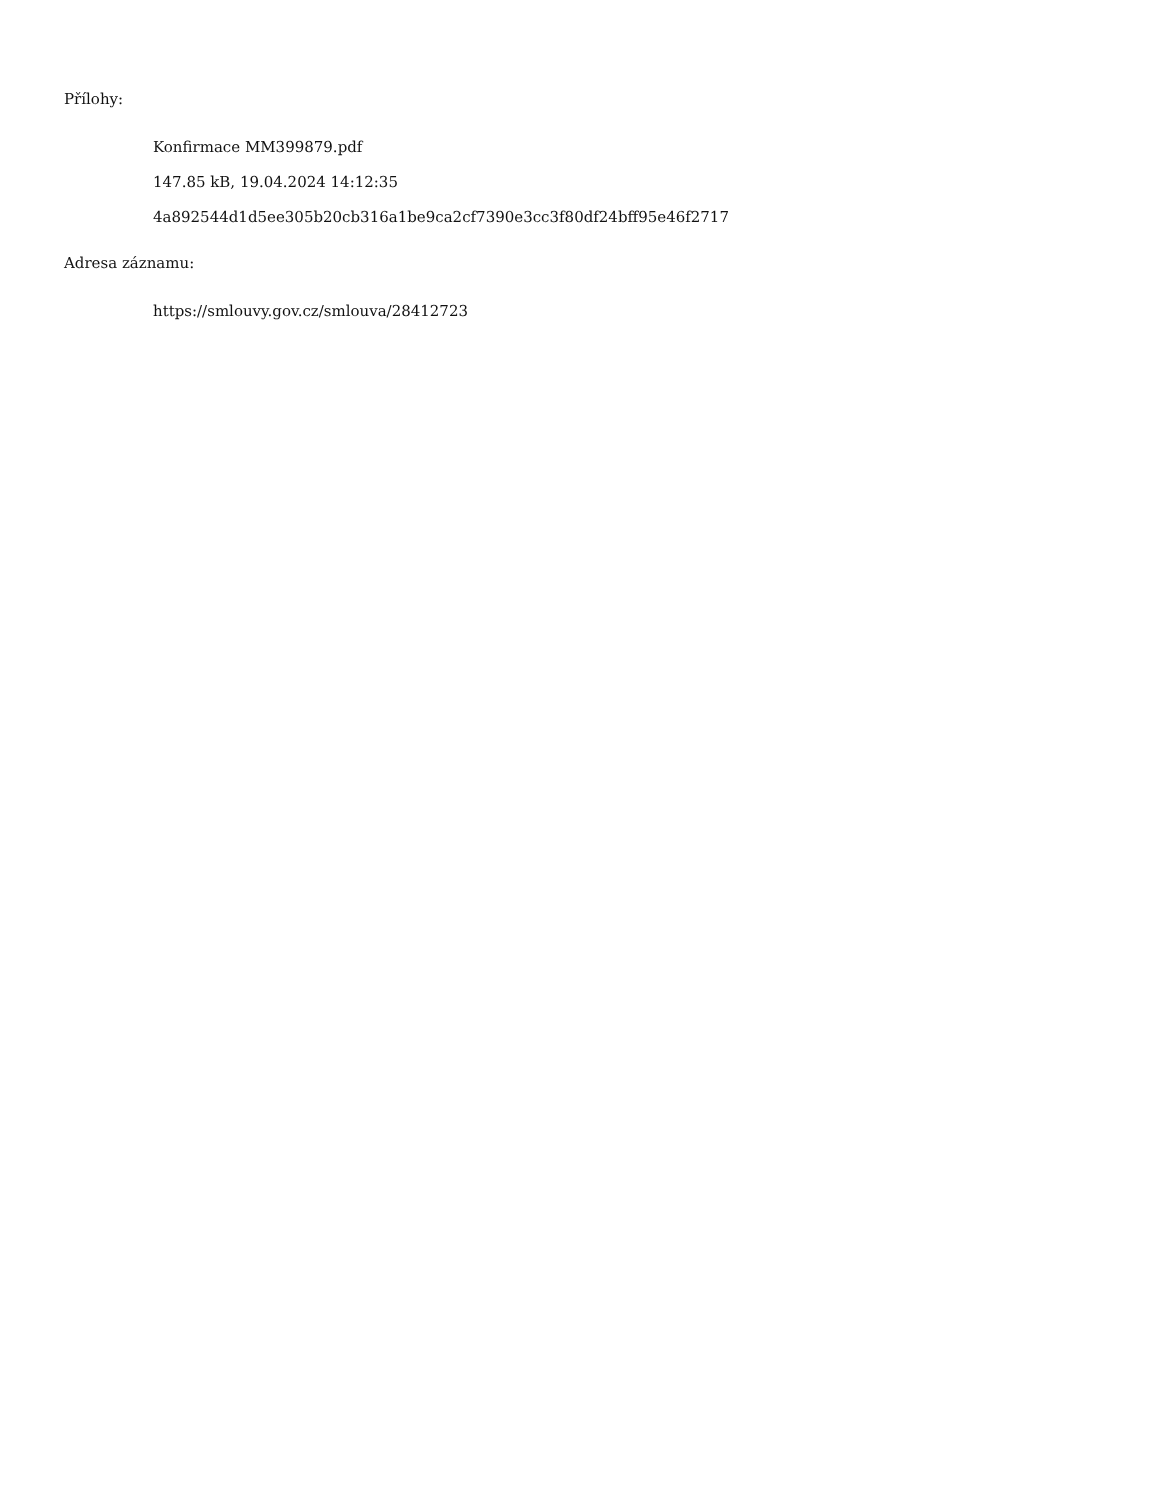Přílohy:
Konfirmace MM399879.pdf
147.85 kB, 19.04.2024 14:12:35
4a892544d1d5ee305b20cb316a1be9ca2cf7390e3cc3f80df24bff95e46f2717
Adresa záznamu:
https://smlouvy.gov.cz/smlouva/28412723